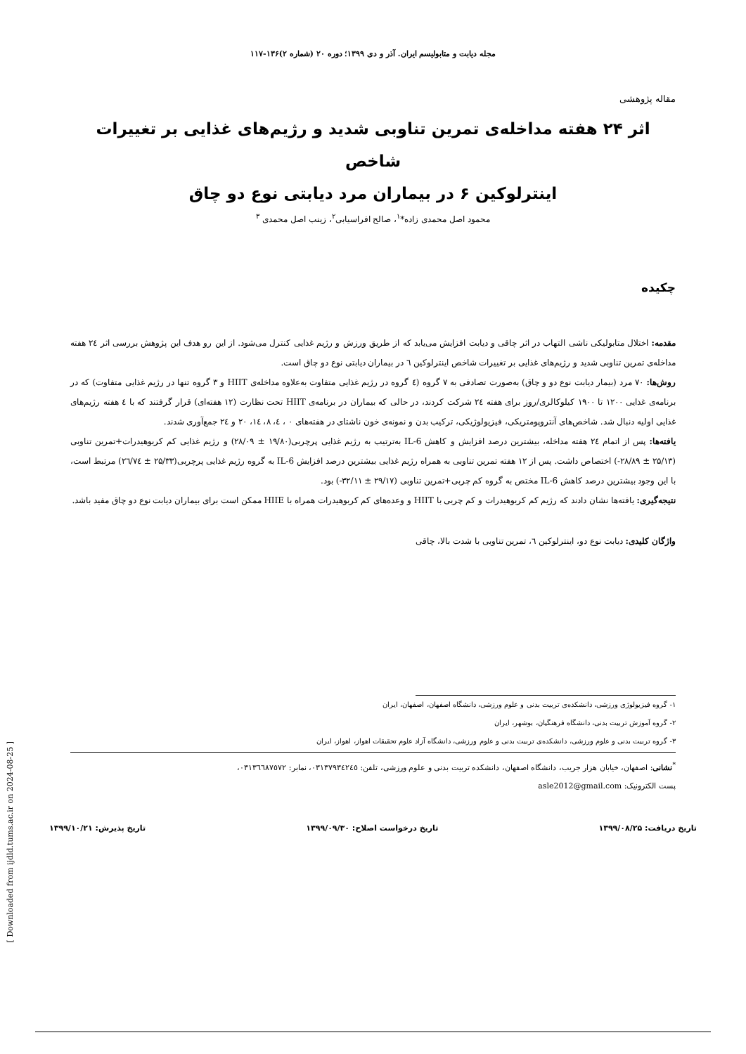مجله دیابت و متابولیسم ایران. آذر و دی ۱۳۹۹؛ دوره ۲۰ (شماره ۲)۱۳۶-۱۱۷
مقاله پژوهشی
اثر ۲۴ هفته مداخله‌ی تمرین تناوبی شدید و رژیم‌های غذایی بر تغییرات شاخص
اینترلوکین ۶ در بیماران مرد دیابتی نوع دو چاق
محمود اصل محمدی زاده*<sup>۱</sup>، صالح افراسیابی<sup>۲</sup>، زینب اصل محمدی <sup>۳</sup>
چکیده
مقدمه: اختلال متابولیکی ناشی التهاب در اثر چاقی و دیابت افزایش می‌یابد که از طریق ورزش و رژیم غذایی کنترل می‌شود. از این رو هدف این پژوهش بررسی اثر ٢٤ هفته مداخله‌ی تمرین تناوبی شدید و رژیم‌های غذایی بر تغییرات شاخص اینترلوکین ٦ در بیماران دیابتی نوع دو چاق است.
روش‌ها: ۷۰ مرد (بیمار دیابت نوع دو و چاق) به‌صورت تصادفی به ۷ گروه (٤ گروه در رژیم غذایی متفاوت به‌علاوه مداخله‌ی HIIT و ۳ گروه تنها در رژیم غذایی متفاوت) که در برنامه‌ی غذایی ۱۲۰۰ تا ۱۹۰۰ کیلوکالری/روز برای هفته ٢٤ شرکت کردند، در حالی که بیماران در برنامه‌ی HIIT تحت نظارت (۱۲ هفته‌ای) قرار گرفتند که با ٤ هفته رژیم‌های غذایی اولیه دنبال شد. شاخص‌های آنتروپومتریکی، فیزیولوژیکی، ترکیب بدن و نمونه‌ی خون ناشتای در هفته‌های ۰ ، ٤، ۸، ١٤، ۲۰ و ٢٤ جمع‌آوری شدند.
یافته‌ها: پس از اتمام ٢٤ هفته مداخله، بیشترین درصد افزایش و کاهش IL-6 به‌ترتیب به رژیم غذایی پرچربی(۱۹/۸۰ ± ۲۸/۰۹) و رژیم غذایی کم کربوهیدرات+تمرین تناوبی (۲۵/۱۳ ± ۲۸/۸۹-) اختصاص داشت. پس از ۱۲ هفته تمرین تناوبی به همراه رژیم غذایی بیشترین درصد افزایش IL-6 به گروه رژیم غذایی پرچربی(۲۵/۳۳ ± ٢٦/٧٤) مرتبط است، با این وجود بیشترین درصد کاهش IL-6 مختص به گروه کم چربی+تمرین تناوبی (۲۹/۱۷ ± ۳۲/۱۱-) بود.
نتیجه‌گیری: یافته‌ها نشان دادند که رژیم کم کربوهیدرات و کم چربی با HIIT و وعده‌های کم کربوهیدرات همراه با HIIE ممکن است برای بیماران دیابت نوع دو چاق مفید باشد.
واژگان کلیدی: دیابت نوع دو، اینترلوکین ٦، تمرین تناوبی با شدت بالا، چاقی
۱- گروه فیزیولوژی ورزشی، دانشکده‌ی تربیت بدنی و علوم ورزشی، دانشگاه اصفهان، اصفهان، ایران
۲- گروه آموزش تربیت بدنی، دانشگاه فرهنگیان، بوشهر، ایران
۳- گروه تربیت بدنی و علوم ورزشی، دانشکده‌ی تربیت بدنی و علوم ورزشی، دانشگاه آزاد علوم تحقیقات اهواز، اهواز، ایران
<sup>*</sup> نشانی: اصفهان، خیابان هزار جریب، دانشگاه اصفهان، دانشکده تربیت بدنی و علوم ورزشی، تلفن: ۰۳۱۳۷۹۳٤۲٤٥، نمابر: ۰۳۱۳٦٦۸۷٥۷۲،
پست الکترونیک: asle2012@gmail.com
تاریخ دریافت: ۱۳۹۹/۰۸/۲۵ تاریخ درخواست اصلاح: ۱۳۹۹/۰۹/۳۰ تاریخ پذیرش: ۱۳۹۹/۱۰/۲۱
[ Downloaded from ijdld.tums.ac.ir on 2024-08-25 ]